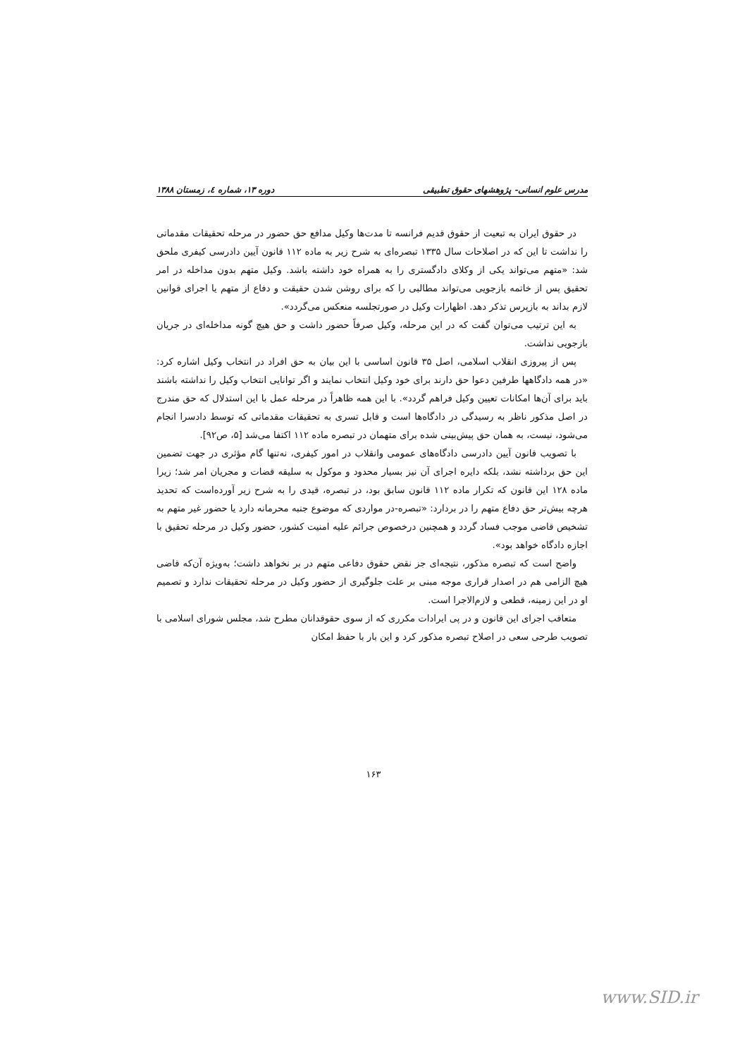مدرس علوم انسانی- پژوهشهای حقوق تطبیقی دوره ۱۳، شماره ٤، زمستان ۱۳۸۸
در حقوق ایران به تبعیت از حقوق قدیم فرانسه تا مدت‌ها وکیل مدافع حق حضور در مرحله تحقیقات مقدماتی را نداشت تا این که در اصلاحات سال ۱۳۳۵ تبصره‌ای به شرح زیر به ماده ۱۱۲ قانون آیین دادرسی کیفری ملحق شد: «متهم می‌تواند یکی از وکلای دادگستری را به همراه خود داشته باشد. وکیل متهم بدون مداخله در امر تحقیق پس از خاتمه بازجویی می‌تواند مطالبی را که برای روشن شدن حقیقت و دفاع از متهم یا اجرای قوانین لازم بداند به بازپرس تذکر دهد. اظهارات وکیل در صورتجلسه منعکس می‌گردد».
به این ترتیب می‌توان گفت که در این مرحله، وکیل صرفاً حضور داشت و حق هیچ گونه مداخله‌ای در جریان بازجویی نداشت.
پس از پیروزی انقلاب اسلامی، اصل ۳۵ قانون اساسی با این بیان به حق افراد در انتخاب وکیل اشاره کرد: «در همه دادگاهها طرفین دعوا حق دارند برای خود وکیل انتخاب نمایند و اگر توانایی انتخاب وکیل را نداشته باشند باید برای آن‌ها امکانات تعیین وکیل فراهم گردد». با این همه ظاهراً در مرحله عمل با این استدلال که حق مندرج در اصل مذکور ناظر به رسیدگی در دادگاه‌ها است و قابل تسری به تحقیقات مقدماتی که توسط دادسرا انجام می‌شود، نیست، به همان حق پیش‌بینی شده برای متهمان در تبصره ماده ۱۱۲ اکتفا می‌شد [۵، ص۹۲].
با تصویب قانون آیین دادرسی دادگاه‌های عمومی وانقلاب در امور کیفری، نه‌تنها گام مؤثری در جهت تضمین این حق برداشته نشد، بلکه دایره اجرای آن نیز بسیار محدود و موکول به سلیقه قضات و مجریان امر شد؛ زیرا ماده ۱۲۸ این قانون که تکرار ماده ۱۱۲ قانون سابق بود، در تبصره، قیدی را به شرح زیر آورده‌است که تحدید هرچه بیش‌تر حق دفاع متهم را در بردارد: «تبصره-در مواردی که موضوع جنبه محرمانه دارد یا حضور غیر متهم به تشخیص قاضی موجب فساد گردد و همچنین درخصوص جرائم علیه امنیت کشور، حضور وکیل در مرحله تحقیق با اجازه دادگاه خواهد بود».
واضح است که تبصره مذکور، نتیجه‌ای جز نقض حقوق دفاعی متهم در بر نخواهد داشت؛ به‌ویژه آن‌که قاضی هیچ الزامی هم در اصدار قراری موجه مبنی بر علت جلوگیری از حضور وکیل در مرحله تحقیقات ندارد و تصمیم او در این زمینه، قطعی و لازم‌الاجرا است.
متعاقب اجرای این قانون و در پی ایرادات مکرری که از سوی حقوقدانان مطرح شد، مجلس شورای اسلامی با تصویب طرحی سعی در اصلاح تبصره مذکور کرد و این بار با حفظ امکان
۱۶۳
www.SID.ir